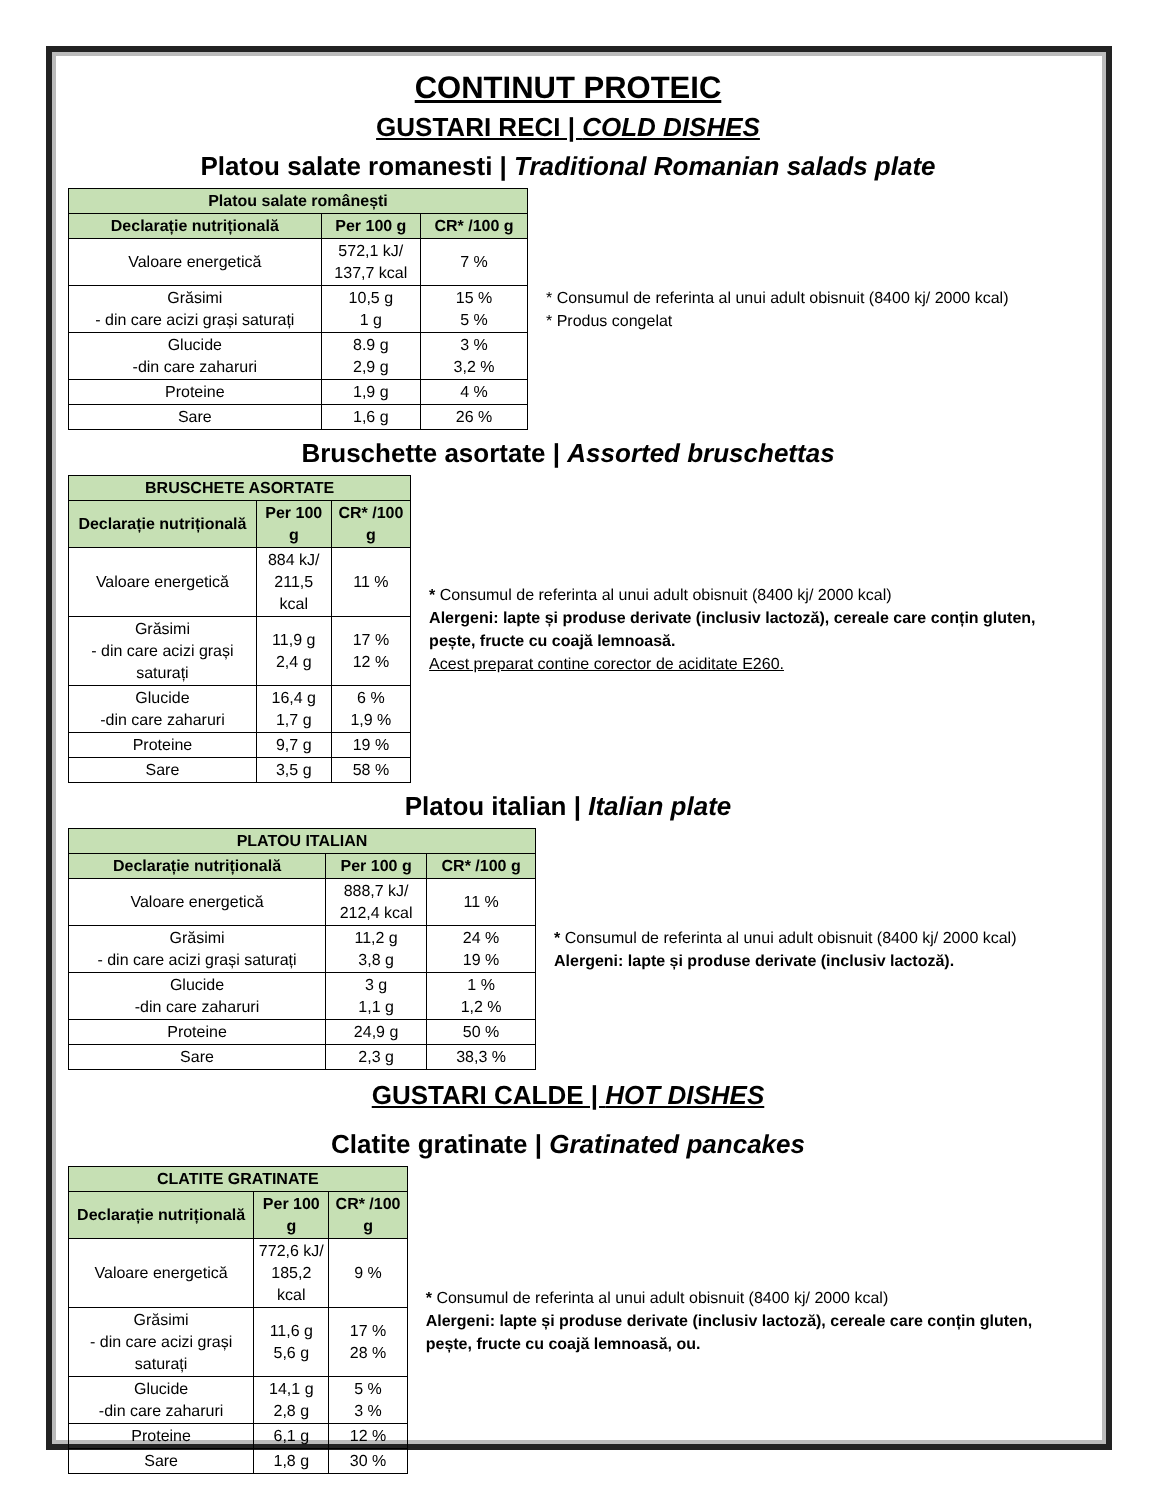CONTINUT PROTEIC
GUSTARI RECI | COLD DISHES
Platou salate romanesti | Traditional Romanian salads plate
| Platou salate românești | | |
| --- | --- | --- |
| Declarație nutrițională | Per 100 g | CR* /100 g |
| Valoare energetică | 572,1 kJ/ 137,7 kcal | 7 % |
| Grăsimi - din care acizi grași saturați | 10,5 g 1 g | 15 % 5 % |
| Glucide -din care zaharuri | 8.9 g 2,9 g | 3 % 3,2 % |
| Proteine | 1,9 g | 4 % |
| Sare | 1,6 g | 26 % |
* Consumul de referinta al unui adult obisnuit (8400 kj/ 2000 kcal)
* Produs congelat
Bruschette asortate | Assorted bruschettas
| BRUSCHETE ASORTATE | | |
| --- | --- | --- |
| Declarație nutrițională | Per 100 g | CR* /100 g |
| Valoare energetică | 884 kJ/ 211,5 kcal | 11 % |
| Grăsimi - din care acizi grași saturați | 11,9 g 2,4 g | 17 % 12 % |
| Glucide -din care zaharuri | 16,4 g 1,7 g | 6 % 1,9 % |
| Proteine | 9,7 g | 19 % |
| Sare | 3,5 g | 58 % |
* Consumul de referinta al unui adult obisnuit (8400 kj/ 2000 kcal)
Alergeni: lapte și produse derivate (inclusiv lactoză), cereale care conțin gluten, pește, fructe cu coajă lemnoasă.
Acest preparat contine corector de aciditate E260.
Platou italian | Italian plate
| PLATOU ITALIAN | | |
| --- | --- | --- |
| Declarație nutrițională | Per 100 g | CR* /100 g |
| Valoare energetică | 888,7 kJ/ 212,4 kcal | 11 % |
| Grăsimi - din care acizi grași saturați | 11,2 g 3,8 g | 24 % 19 % |
| Glucide -din care zaharuri | 3 g 1,1 g | 1 % 1,2 % |
| Proteine | 24,9 g | 50 % |
| Sare | 2,3 g | 38,3 % |
* Consumul de referinta al unui adult obisnuit (8400 kj/ 2000 kcal)
Alergeni: lapte și produse derivate (inclusiv lactoză).
GUSTARI CALDE | HOT DISHES
Clatite gratinate | Gratinated pancakes
| CLATITE GRATINATE | | |
| --- | --- | --- |
| Declarație nutrițională | Per 100 g | CR* /100 g |
| Valoare energetică | 772,6 kJ/ 185,2 kcal | 9 % |
| Grăsimi - din care acizi grași saturați | 11,6 g 5,6 g | 17 % 28 % |
| Glucide -din care zaharuri | 14,1 g 2,8 g | 5 % 3 % |
| Proteine | 6,1 g | 12 % |
| Sare | 1,8 g | 30 % |
* Consumul de referinta al unui adult obisnuit (8400 kj/ 2000 kcal)
Alergeni: lapte și produse derivate (inclusiv lactoză), cereale care conțin gluten, pește, fructe cu coajă lemnoasă, ou.